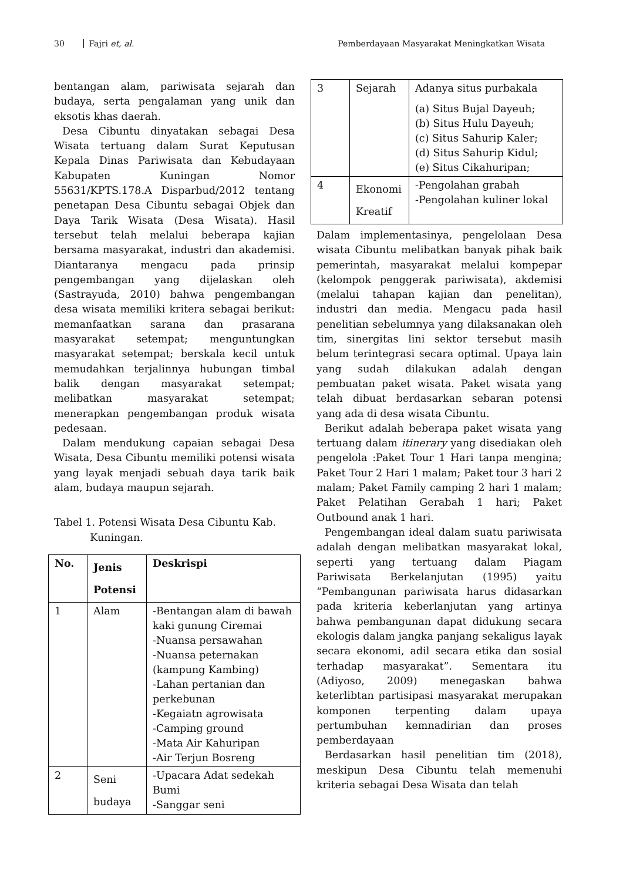30 Fajri et, al. Pemberdayaan Masyarakat Meningkatkan Wisata
bentangan alam, pariwisata sejarah dan budaya, serta pengalaman yang unik dan eksotis khas daerah.
Desa Cibuntu dinyatakan sebagai Desa Wisata tertuang dalam Surat Keputusan Kepala Dinas Pariwisata dan Kebudayaan Kabupaten Kuningan Nomor 55631/KPTS.178.A Disparbud/2012 tentang penetapan Desa Cibuntu sebagai Objek dan Daya Tarik Wisata (Desa Wisata). Hasil tersebut telah melalui beberapa kajian bersama masyarakat, industri dan akademisi. Diantaranya mengacu pada prinsip pengembangan yang dijelaskan oleh (Sastrayuda, 2010) bahwa pengembangan desa wisata memiliki kritera sebagai berikut: memanfaatkan sarana dan prasarana masyarakat setempat; menguntungkan masyarakat setempat; berskala kecil untuk memudahkan terjalinnya hubungan timbal balik dengan masyarakat setempat; melibatkan masyarakat setempat; menerapkan pengembangan produk wisata pedesaan.
Dalam mendukung capaian sebagai Desa Wisata, Desa Cibuntu memiliki potensi wisata yang layak menjadi sebuah daya tarik baik alam, budaya maupun sejarah.
Tabel 1. Potensi Wisata Desa Cibuntu Kab.
Kuningan.
| No. | Jenis Potensi | Deskrispi |
| --- | --- | --- |
| 1 | Alam | -Bentangan alam di bawah kaki gunung Ciremai -Nuansa persawahan -Nuansa peternakan (kampung Kambing) -Lahan pertanian dan perkebunan -Kegaiatn agrowisata -Camping ground -Mata Air Kahuripan -Air Terjun Bosreng |
| 2 | Seni budaya | -Upacara Adat sedekah Bumi -Sanggar seni |
| 3 | Sejarah | Adanya situs purbakala (a) Situs Bujal Dayeuh; (b) Situs Hulu Dayeuh; (c) Situs Sahurip Kaler; (d) Situs Sahurip Kidul; (e) Situs Cikahuripan; |
| 4 | Ekonomi Kreatif | -Pengolahan grabah -Pengolahan kuliner lokal |
Dalam implementasinya, pengelolaan Desa wisata Cibuntu melibatkan banyak pihak baik pemerintah, masyarakat melalui kompepar (kelompok penggerak pariwisata), akdemisi (melalui tahapan kajian dan penelitan), industri dan media. Mengacu pada hasil penelitian sebelumnya yang dilaksanakan oleh tim, sinergitas lini sektor tersebut masih belum terintegrasi secara optimal. Upaya lain yang sudah dilakukan adalah dengan pembuatan paket wisata. Paket wisata yang telah dibuat berdasarkan sebaran potensi yang ada di desa wisata Cibuntu.
Berikut adalah beberapa paket wisata yang tertuang dalam itinerary yang disediakan oleh pengelola :Paket Tour 1 Hari tanpa mengina; Paket Tour 2 Hari 1 malam; Paket tour 3 hari 2 malam; Paket Family camping 2 hari 1 malam; Paket Pelatihan Gerabah 1 hari; Paket Outbound anak 1 hari.
Pengembangan ideal dalam suatu pariwisata adalah dengan melibatkan masyarakat lokal, seperti yang tertuang dalam Piagam Pariwisata Berkelanjutan (1995) yaitu “Pembangunan pariwisata harus didasarkan pada kriteria keberlanjutan yang artinya bahwa pembangunan dapat didukung secara ekologis dalam jangka panjang sekaligus layak secara ekonomi, adil secara etika dan sosial terhadap masyarakat”. Sementara itu (Adiyoso, 2009) menegaskan bahwa keterlibtan partisipasi masyarakat merupakan komponen terpenting dalam upaya pertumbuhan kemnadirian dan proses pemberdayaan
Berdasarkan hasil penelitian tim (2018), meskipun Desa Cibuntu telah memenuhi kriteria sebagai Desa Wisata dan telah